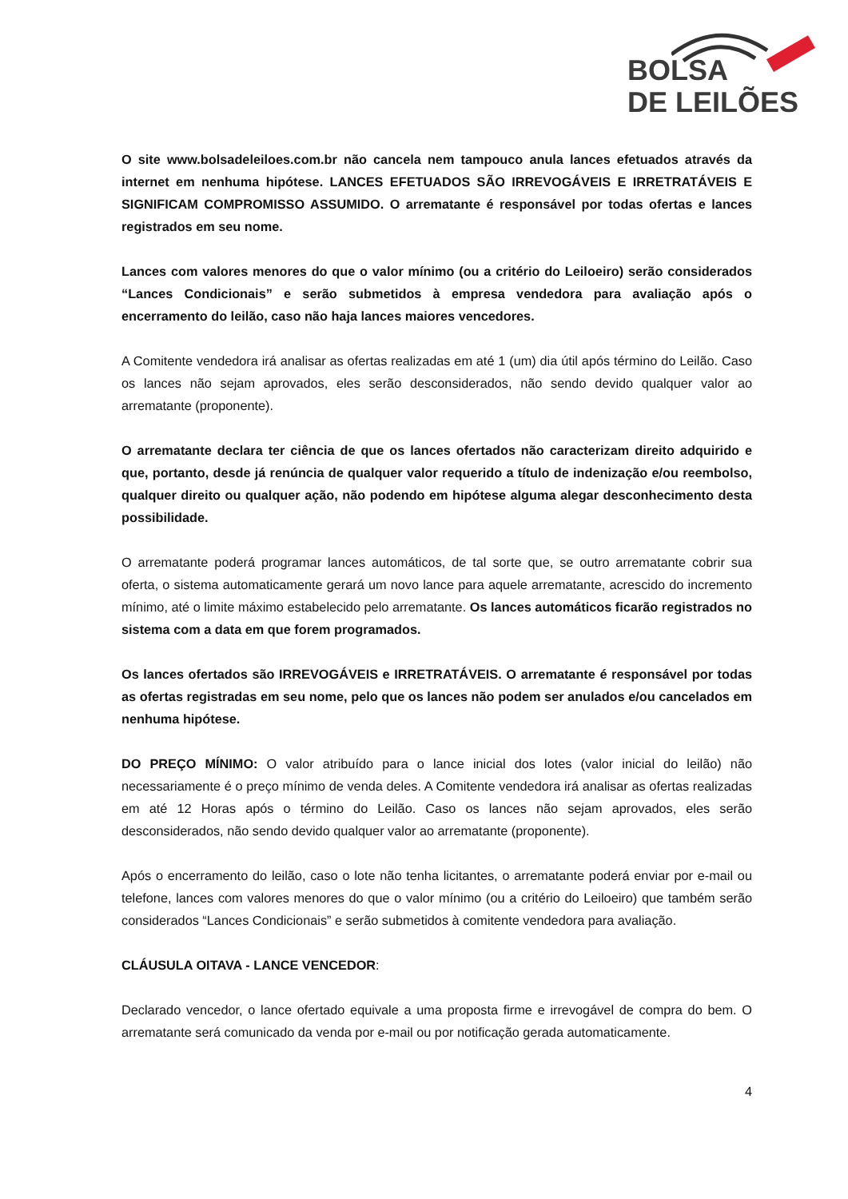BOLSA
DE LEILÕES
O site www.bolsadeleiloes.com.br não cancela nem tampouco anula lances efetuados através da internet em nenhuma hipótese. LANCES EFETUADOS SÃO IRREVOGÁVEIS E IRRETRATÁVEIS E SIGNIFICAM COMPROMISSO ASSUMIDO. O arrematante é responsável por todas ofertas e lances registrados em seu nome.
Lances com valores menores do que o valor mínimo (ou a critério do Leiloeiro) serão considerados “Lances Condicionais” e serão submetidos à empresa vendedora para avaliação após o encerramento do leilão, caso não haja lances maiores vencedores.
A Comitente vendedora irá analisar as ofertas realizadas em até 1 (um) dia útil após término do Leilão. Caso os lances não sejam aprovados, eles serão desconsiderados, não sendo devido qualquer valor ao arrematante (proponente).
O arrematante declara ter ciência de que os lances ofertados não caracterizam direito adquirido e que, portanto, desde já renúncia de qualquer valor requerido a título de indenização e/ou reembolso, qualquer direito ou qualquer ação, não podendo em hipótese alguma alegar desconhecimento desta possibilidade.
O arrematante poderá programar lances automáticos, de tal sorte que, se outro arrematante cobrir sua oferta, o sistema automaticamente gerará um novo lance para aquele arrematante, acrescido do incremento mínimo, até o limite máximo estabelecido pelo arrematante. Os lances automáticos ficarão registrados no sistema com a data em que forem programados.
Os lances ofertados são IRREVOGÁVEIS e IRRETRATÁVEIS. O arrematante é responsável por todas as ofertas registradas em seu nome, pelo que os lances não podem ser anulados e/ou cancelados em nenhuma hipótese.
DO PREÇO MÍNIMO: O valor atribuído para o lance inicial dos lotes (valor inicial do leilão) não necessariamente é o preço mínimo de venda deles. A Comitente vendedora irá analisar as ofertas realizadas em até 12 Horas após o término do Leilão. Caso os lances não sejam aprovados, eles serão desconsiderados, não sendo devido qualquer valor ao arrematante (proponente).
Após o encerramento do leilão, caso o lote não tenha licitantes, o arrematante poderá enviar por e-mail ou telefone, lances com valores menores do que o valor mínimo (ou a critério do Leiloeiro) que também serão considerados “Lances Condicionais” e serão submetidos à comitente vendedora para avaliação.
CLÁUSULA OITAVA - LANCE VENCEDOR:
Declarado vencedor, o lance ofertado equivale a uma proposta firme e irrevogável de compra do bem. O arrematante será comunicado da venda por e-mail ou por notificação gerada automaticamente.
4